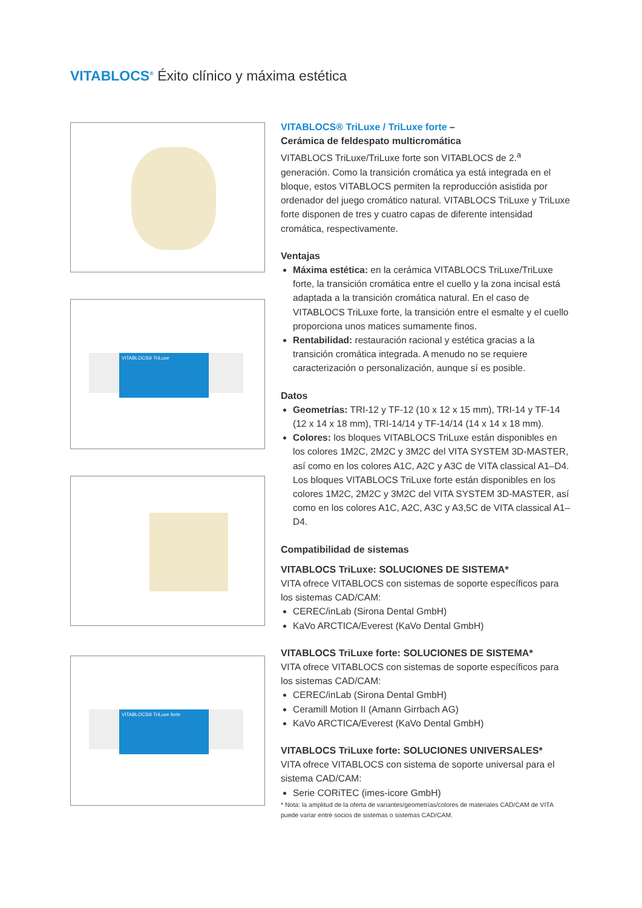VITABLOCS<sup>®</sup> Éxito clínico y máxima estética
VITABLOCS® TriLuxe
VITABLOCS® TriLuxe forte
VITABLOCS® TriLuxe / TriLuxe forte –
Cerámica de feldespato multicromática
VITABLOCS TriLuxe/TriLuxe forte son VITABLOCS de 2.<sup>a</sup> generación. Como la transición cromática ya está integrada en el bloque, estos VITABLOCS permiten la reproducción asistida por ordenador del juego cromático natural. VITABLOCS TriLuxe y TriLuxe forte disponen de tres y cuatro capas de diferente intensidad cromática, respectivamente.
Ventajas
Máxima estética: en la cerámica VITABLOCS TriLuxe/TriLuxe forte, la transición cromática entre el cuello y la zona incisal está adaptada a la transición cromática natural. En el caso de VITABLOCS TriLuxe forte, la transición entre el esmalte y el cuello proporciona unos matices sumamente finos.
Rentabilidad: restauración racional y estética gracias a la transición cromática integrada. A menudo no se requiere caracterización o personalización, aunque sí es posible.
Datos
Geometrías: TRI-12 y TF-12 (10 x 12 x 15 mm), TRI-14 y TF-14 (12 x 14 x 18 mm), TRI-14/14 y TF-14/14 (14 x 14 x 18 mm).
Colores: los bloques VITABLOCS TriLuxe están disponibles en los colores 1M2C, 2M2C y 3M2C del VITA SYSTEM 3D-MASTER, así como en los colores A1C, A2C y A3C de VITA classical A1–D4.
Los bloques VITABLOCS TriLuxe forte están disponibles en los colores 1M2C, 2M2C y 3M2C del VITA SYSTEM 3D-MASTER, así como en los colores A1C, A2C, A3C y A3,5C de VITA classical A1–D4.
Compatibilidad de sistemas
VITABLOCS TriLuxe: SOLUCIONES DE SISTEMA*
VITA ofrece VITABLOCS con sistemas de soporte específicos para los sistemas CAD/CAM:
CEREC/inLab (Sirona Dental GmbH)
KaVo ARCTICA/Everest (KaVo Dental GmbH)
VITABLOCS TriLuxe forte: SOLUCIONES DE SISTEMA*
VITA ofrece VITABLOCS con sistemas de soporte específicos para los sistemas CAD/CAM:
CEREC/inLab (Sirona Dental GmbH)
Ceramill Motion II (Amann Girrbach AG)
KaVo ARCTICA/Everest (KaVo Dental GmbH)
VITABLOCS TriLuxe forte: SOLUCIONES UNIVERSALES*
VITA ofrece VITABLOCS con sistema de soporte universal para el sistema CAD/CAM:
Serie CORiTEC (imes-icore GmbH)
* Nota: la amplitud de la oferta de variantes/geometrías/colores de materiales CAD/CAM de VITA puede variar entre socios de sistemas o sistemas CAD/CAM.